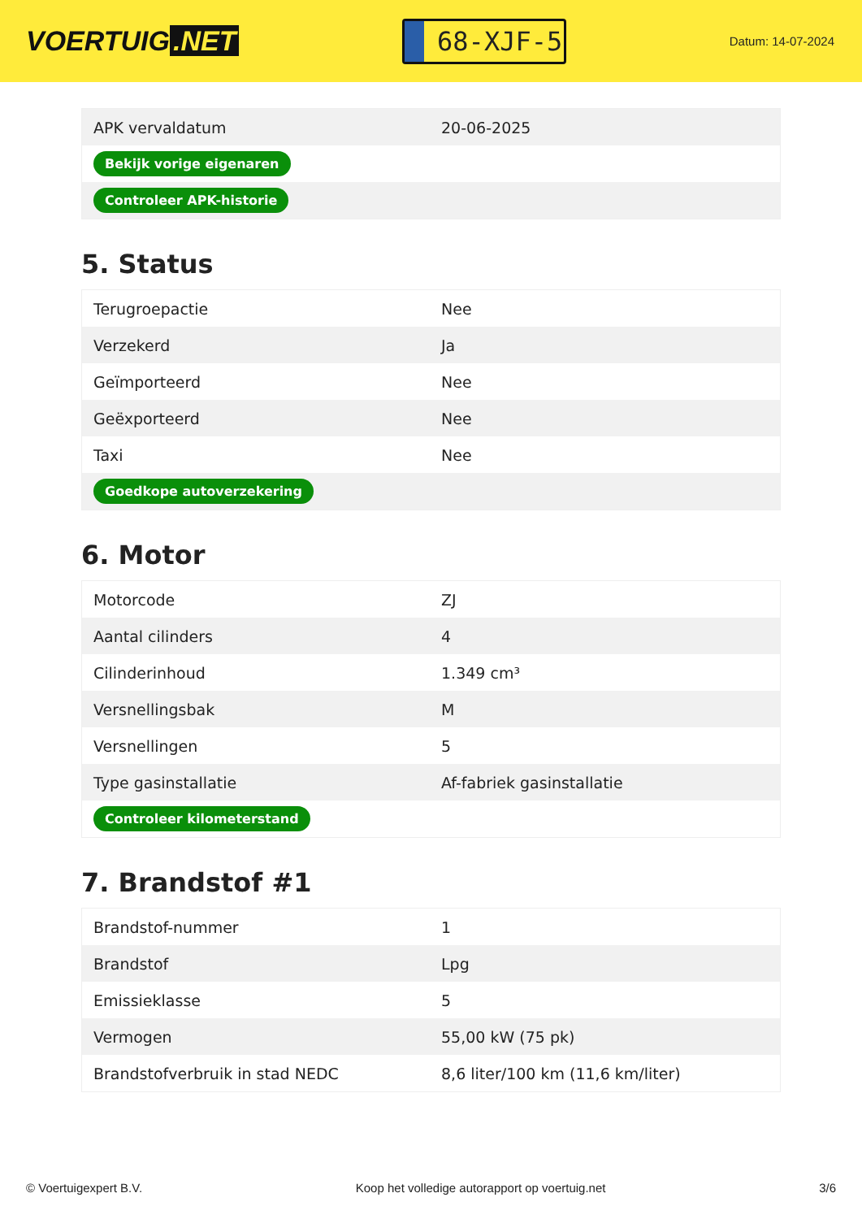VOERTUIG.NET
68-XJF-5
Datum: 14-07-2024
| APK vervaldatum | 20-06-2025 |
| Bekijk vorige eigenaren | |
| Controleer APK-historie | |
5. Status
| Terugroepactie | Nee |
| Verzekerd | Ja |
| Geïmporteerd | Nee |
| Geëxporteerd | Nee |
| Taxi | Nee |
| Goedkope autoverzekering | |
6. Motor
| Motorcode | ZJ |
| Aantal cilinders | 4 |
| Cilinderinhoud | 1.349 cm³ |
| Versnellingsbak | M |
| Versnellingen | 5 |
| Type gasinstallatie | Af-fabriek gasinstallatie |
| Controleer kilometerstand | |
7. Brandstof #1
| Brandstof-nummer | 1 |
| Brandstof | Lpg |
| Emissieklasse | 5 |
| Vermogen | 55,00 kW (75 pk) |
| Brandstofverbruik in stad NEDC | 8,6 liter/100 km (11,6 km/liter) |
© Voertuigexpert B.V. Koop het volledige autorapport op voertuig.net 3/6